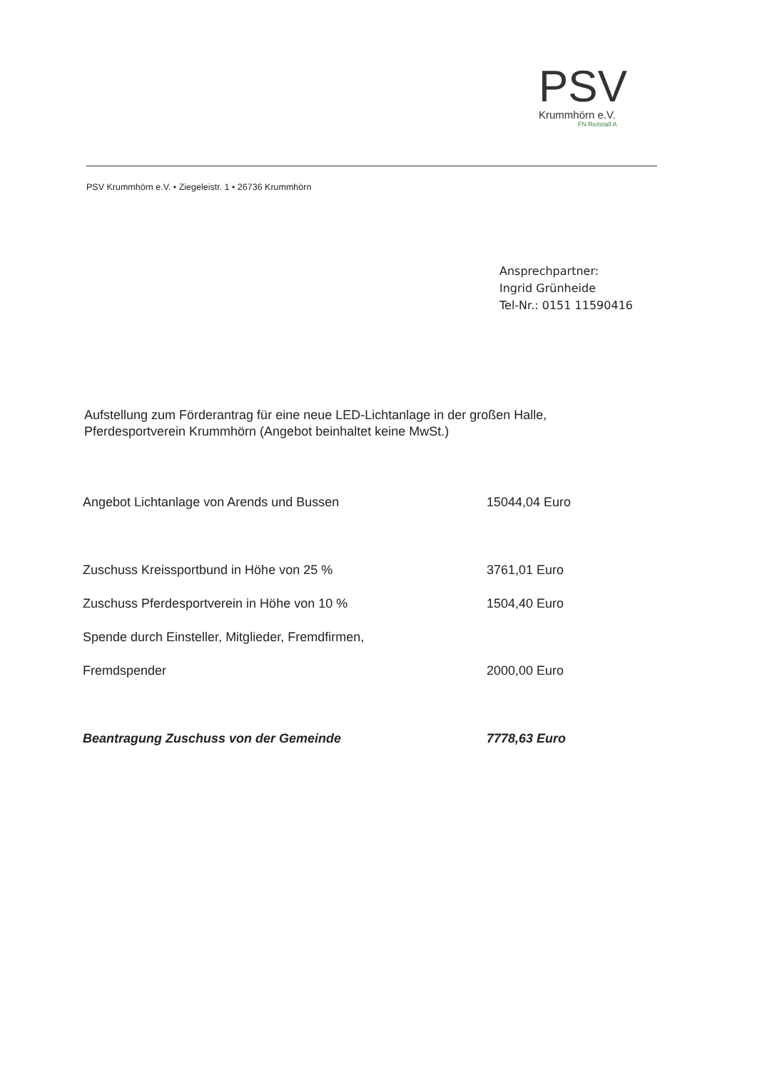PSV
Krummhörn e.V.
FN Reitstall A
PSV Krummhörn e.V. • Ziegeleistr. 1 • 26736 Krummhörn
Ansprechpartner:
Ingrid Grünheide
Tel-Nr.: 0151 11590416
Aufstellung zum Förderantrag für eine neue LED-Lichtanlage in der großen Halle,
Pferdesportverein Krummhörn (Angebot beinhaltet keine MwSt.)
| Angebot Lichtanlage von Arends und Bussen | 15044,04 Euro |
| Zuschuss Kreissportbund in Höhe von 25 % | 3761,01 Euro |
| Zuschuss Pferdesportverein in Höhe von 10 % | 1504,40 Euro |
| Spende durch Einsteller, Mitglieder, Fremdfirmen, | |
| Fremdspender | 2000,00 Euro |
| Beantragung Zuschuss von der Gemeinde | 7778,63 Euro |